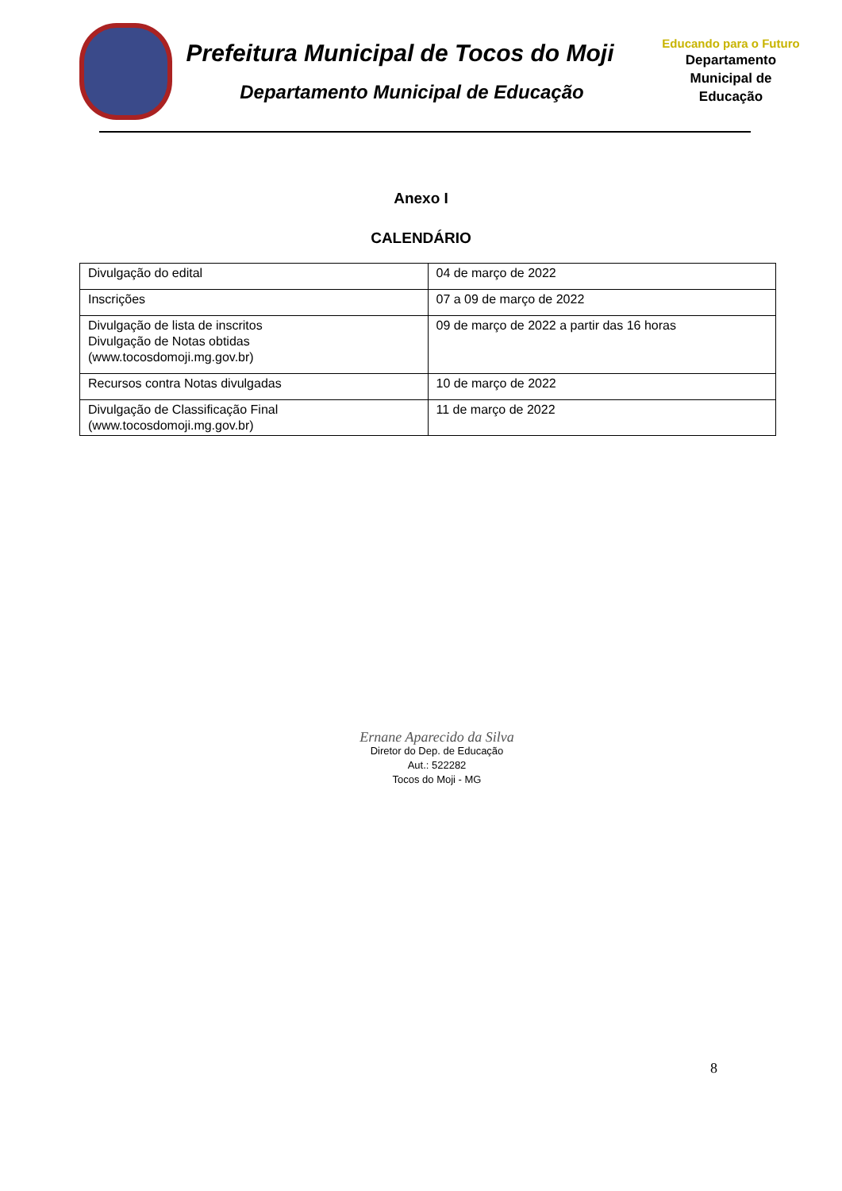Prefeitura Municipal de Tocos do Moji
Departamento Municipal de Educação
Educando para o Futuro
Departamento
Municipal de
Educação
Anexo I
CALENDÁRIO
| Divulgação do edital | 04 de março de 2022 |
| Inscrições | 07 a 09 de março de 2022 |
| Divulgação de lista de inscritos Divulgação de Notas obtidas (www.tocosdomoji.mg.gov.br) | 09 de março de 2022 a partir das 16 horas |
| Recursos contra Notas divulgadas | 10 de março de 2022 |
| Divulgação de Classificação Final (www.tocosdomoji.mg.gov.br) | 11 de março de 2022 |
Ernane Aparecido da Silva
Diretor do Dep. de Educação
Aut.: 522282
Tocos do Moji - MG
8